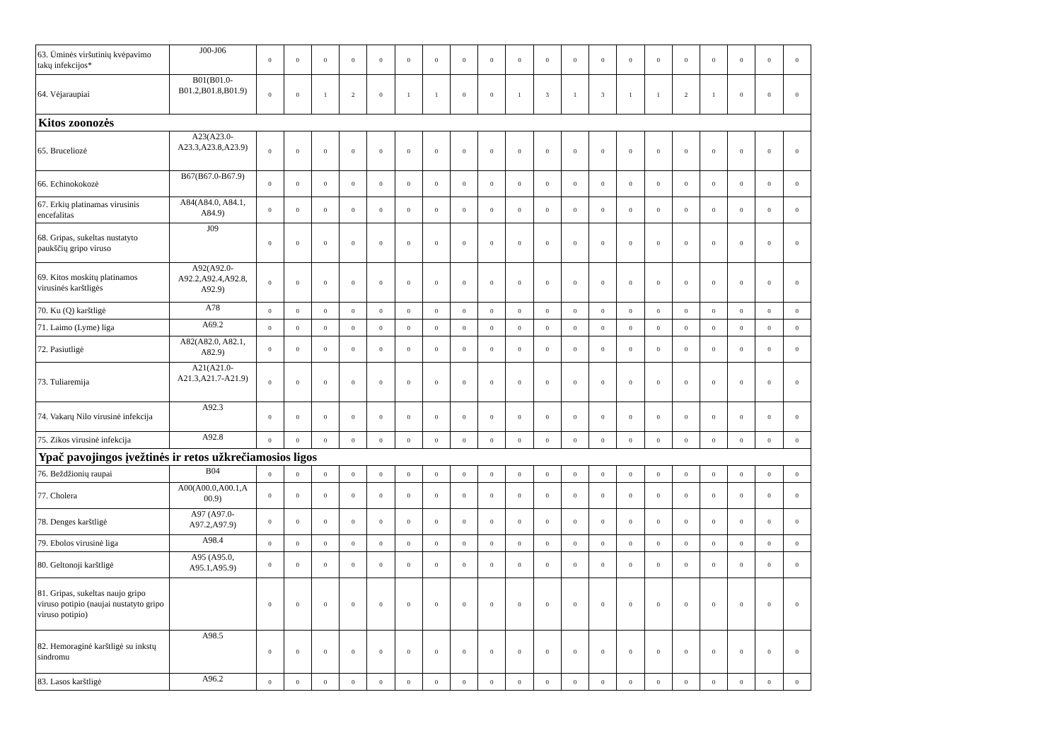| 63. Ūminės viršutinių kvėpavimo takų infekcijos* | J00-J06 | 0 | 0 | 0 | 0 | 0 | 0 | 0 | 0 | 0 | 0 | 0 | 0 | 0 | 0 | 0 | 0 | 0 | 0 | 0 | 0 |
| 64. Vėjaraupiai | B01(B01.0-B01.2,B01.8,B01.9) | 0 | 0 | 1 | 2 | 0 | 1 | 1 | 0 | 0 | 1 | 3 | 1 | 3 | 1 | 1 | 2 | 1 | 0 | 0 | 0 |
| Kitos zoonozės | | | | | | | | | | | | | | | | | | | | | |
| 65. Bruceliozė | A23(A23.0-A23.3,A23.8,A23.9) | 0 | 0 | 0 | 0 | 0 | 0 | 0 | 0 | 0 | 0 | 0 | 0 | 0 | 0 | 0 | 0 | 0 | 0 | 0 | 0 |
| 66. Echinokokozė | B67(B67.0-B67.9) | 0 | 0 | 0 | 0 | 0 | 0 | 0 | 0 | 0 | 0 | 0 | 0 | 0 | 0 | 0 | 0 | 0 | 0 | 0 | 0 |
| 67. Erkių platinamas virusinis encefalitas | A84(A84.0, A84.1, A84.9) | 0 | 0 | 0 | 0 | 0 | 0 | 0 | 0 | 0 | 0 | 0 | 0 | 0 | 0 | 0 | 0 | 0 | 0 | 0 | 0 |
| 68. Gripas, sukeltas nustatyto paukščių gripo viruso | J09 | 0 | 0 | 0 | 0 | 0 | 0 | 0 | 0 | 0 | 0 | 0 | 0 | 0 | 0 | 0 | 0 | 0 | 0 | 0 | 0 |
| 69. Kitos moskitų platinamos virusinės karštligės | A92(A92.0-A92.2,A92.4,A92.8, A92.9) | 0 | 0 | 0 | 0 | 0 | 0 | 0 | 0 | 0 | 0 | 0 | 0 | 0 | 0 | 0 | 0 | 0 | 0 | 0 | 0 |
| 70. Ku (Q) karštligė | A78 | 0 | 0 | 0 | 0 | 0 | 0 | 0 | 0 | 0 | 0 | 0 | 0 | 0 | 0 | 0 | 0 | 0 | 0 | 0 | 0 |
| 71. Laimo (Lyme) liga | A69.2 | 0 | 0 | 0 | 0 | 0 | 0 | 0 | 0 | 0 | 0 | 0 | 0 | 0 | 0 | 0 | 0 | 0 | 0 | 0 | 0 |
| 72. Pasiutligė | A82(A82.0, A82.1, A82.9) | 0 | 0 | 0 | 0 | 0 | 0 | 0 | 0 | 0 | 0 | 0 | 0 | 0 | 0 | 0 | 0 | 0 | 0 | 0 | 0 |
| 73. Tuliaremija | A21(A21.0-A21.3,A21.7-A21.9) | 0 | 0 | 0 | 0 | 0 | 0 | 0 | 0 | 0 | 0 | 0 | 0 | 0 | 0 | 0 | 0 | 0 | 0 | 0 | 0 |
| 74. Vakarų Nilo virusinė infekcija | A92.3 | 0 | 0 | 0 | 0 | 0 | 0 | 0 | 0 | 0 | 0 | 0 | 0 | 0 | 0 | 0 | 0 | 0 | 0 | 0 | 0 |
| 75. Zikos virusinė infekcija | A92.8 | 0 | 0 | 0 | 0 | 0 | 0 | 0 | 0 | 0 | 0 | 0 | 0 | 0 | 0 | 0 | 0 | 0 | 0 | 0 | 0 |
| Ypač pavojingos įvežtinės ir retos užkrečiamosios ligos | | | | | | | | | | | | | | | | | | | | | |
| 76. Beždžionių raupai | B04 | 0 | 0 | 0 | 0 | 0 | 0 | 0 | 0 | 0 | 0 | 0 | 0 | 0 | 0 | 0 | 0 | 0 | 0 | 0 | 0 |
| 77. Cholera | A00(A00.0,A00.1,A 00.9) | 0 | 0 | 0 | 0 | 0 | 0 | 0 | 0 | 0 | 0 | 0 | 0 | 0 | 0 | 0 | 0 | 0 | 0 | 0 | 0 |
| 78. Denges karštligė | A97 (A97.0-A97.2,A97.9) | 0 | 0 | 0 | 0 | 0 | 0 | 0 | 0 | 0 | 0 | 0 | 0 | 0 | 0 | 0 | 0 | 0 | 0 | 0 | 0 |
| 79. Ebolos virusinė liga | A98.4 | 0 | 0 | 0 | 0 | 0 | 0 | 0 | 0 | 0 | 0 | 0 | 0 | 0 | 0 | 0 | 0 | 0 | 0 | 0 | 0 |
| 80. Geltonoji karštligė | A95 (A95.0, A95.1,A95.9) | 0 | 0 | 0 | 0 | 0 | 0 | 0 | 0 | 0 | 0 | 0 | 0 | 0 | 0 | 0 | 0 | 0 | 0 | 0 | 0 |
| 81. Gripas, sukeltas naujo gripo viruso potipio (naujai nustatyto gripo viruso potipio) | | 0 | 0 | 0 | 0 | 0 | 0 | 0 | 0 | 0 | 0 | 0 | 0 | 0 | 0 | 0 | 0 | 0 | 0 | 0 | 0 |
| 82. Hemoraginė karštligė su inkstų sindromu | A98.5 | 0 | 0 | 0 | 0 | 0 | 0 | 0 | 0 | 0 | 0 | 0 | 0 | 0 | 0 | 0 | 0 | 0 | 0 | 0 | 0 |
| 83. Lasos karštligė | A96.2 | 0 | 0 | 0 | 0 | 0 | 0 | 0 | 0 | 0 | 0 | 0 | 0 | 0 | 0 | 0 | 0 | 0 | 0 | 0 | 0 |